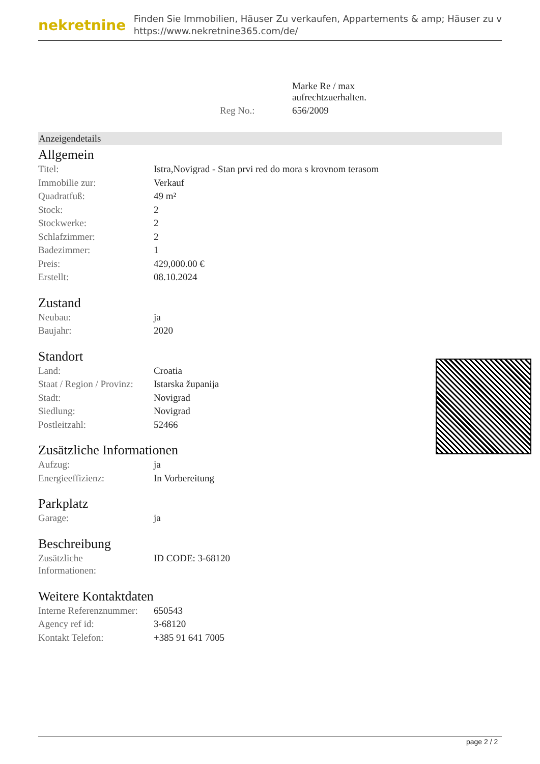nekretnine
Finden Sie Immobilien, Häuser Zu verkaufen, Appartements & amp; Häuser zu v
https://www.nekretnine365.com/de/
| | Marke Re / max aufrechtzuerhalten. |
| Reg No.: | 656/2009 |
Anzeigendetails
Allgemein
| Titel: | Istra,Novigrad - Stan prvi red do mora s krovnom terasom |
| Immobilie zur: | Verkauf |
| Quadratfuß: | 49 m² |
| Stock: | 2 |
| Stockwerke: | 2 |
| Schlafzimmer: | 2 |
| Badezimmer: | 1 |
| Preis: | 429,000.00 € |
| Erstellt: | 08.10.2024 |
Zustand
| Neubau: | ja |
| Baujahr: | 2020 |
Standort
| Land: | Croatia |
| Staat / Region / Provinz: | Istarska županija |
| Stadt: | Novigrad |
| Siedlung: | Novigrad |
| Postleitzahl: | 52466 |
Zusätzliche Informationen
| Aufzug: | ja |
| Energieeffizienz: | In Vorbereitung |
Parkplatz
| Garage: | ja |
Beschreibung
| Zusätzliche Informationen: | ID CODE: 3-68120 |
Weitere Kontaktdaten
| Interne Referenznummer: | 650543 |
| Agency ref id: | 3-68120 |
| Kontakt Telefon: | +385 91 641 7005 |
page 2 / 2